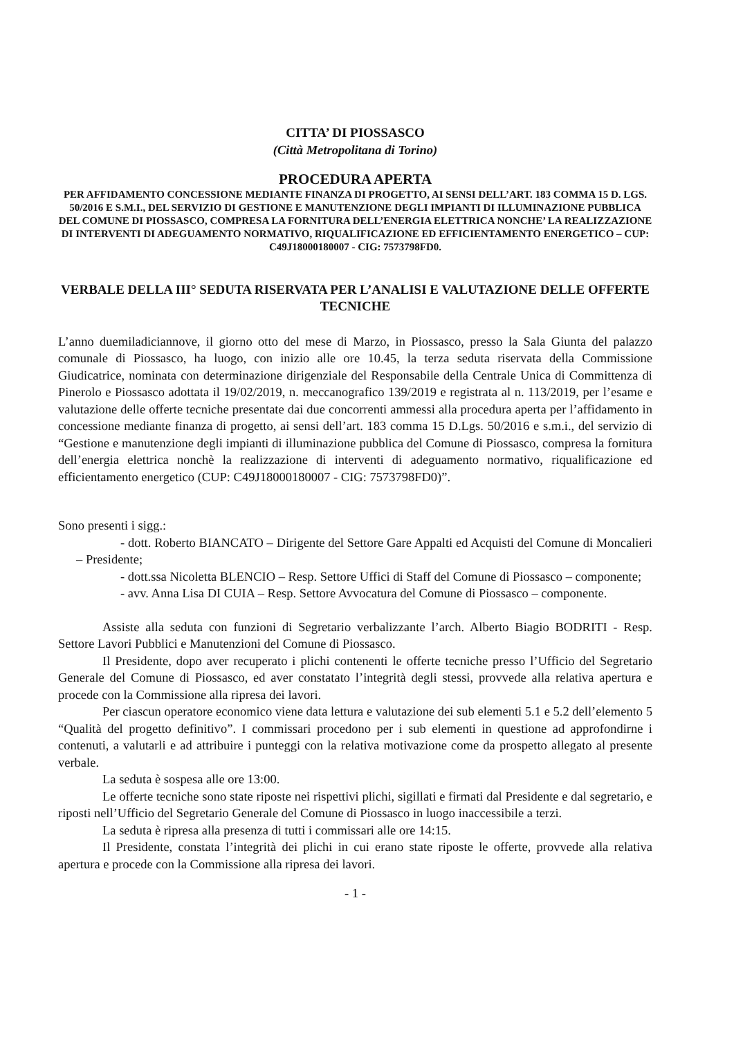CITTA’ DI PIOSSASCO
(Città Metropolitana di Torino)
PROCEDURA APERTA
PER AFFIDAMENTO CONCESSIONE MEDIANTE FINANZA DI PROGETTO, AI SENSI DELL’ART. 183 COMMA 15 D. LGS. 50/2016 E S.M.I., DEL SERVIZIO DI GESTIONE E MANUTENZIONE DEGLI IMPIANTI DI ILLUMINAZIONE PUBBLICA DEL COMUNE DI PIOSSASCO, COMPRESA LA FORNITURA DELL’ENERGIA ELETTRICA NONCHE’ LA REALIZZAZIONE DI INTERVENTI DI ADEGUAMENTO NORMATIVO, RIQUALIFICAZIONE ED EFFICIENTAMENTO ENERGETICO – CUP: C49J18000180007 - CIG: 7573798FD0.
VERBALE DELLA III° SEDUTA RISERVATA PER L’ANALISI E VALUTAZIONE DELLE OFFERTE TECNICHE
L’anno duemiladiciannove, il giorno otto del mese di Marzo, in Piossasco, presso la Sala Giunta del palazzo comunale di Piossasco, ha luogo, con inizio alle ore 10.45, la terza seduta riservata della Commissione Giudicatrice, nominata con determinazione dirigenziale del Responsabile della Centrale Unica di Committenza di Pinerolo e Piossasco adottata il 19/02/2019, n. meccanografico 139/2019 e registrata al n. 113/2019, per l’esame e valutazione delle offerte tecniche presentate dai due concorrenti ammessi alla procedura aperta per l’affidamento in concessione mediante finanza di progetto, ai sensi dell’art. 183 comma 15 D.Lgs. 50/2016 e s.m.i., del servizio di “Gestione e manutenzione degli impianti di illuminazione pubblica del Comune di Piossasco, compresa la fornitura dell’energia elettrica nonchè la realizzazione di interventi di adeguamento normativo, riqualificazione ed efficientamento energetico (CUP: C49J18000180007 - CIG: 7573798FD0)”.
Sono presenti i sigg.:
- dott. Roberto BIANCATO – Dirigente del Settore Gare Appalti ed Acquisti del Comune di Moncalieri – Presidente;
- dott.ssa Nicoletta BLENCIO – Resp. Settore Uffici di Staff del Comune di Piossasco – componente;
- avv. Anna Lisa DI CUIA – Resp. Settore Avvocatura del Comune di Piossasco – componente.
Assiste alla seduta con funzioni di Segretario verbalizzante l’arch. Alberto Biagio BODRITI - Resp. Settore Lavori Pubblici e Manutenzioni del Comune di Piossasco.
Il Presidente, dopo aver recuperato i plichi contenenti le offerte tecniche presso l’Ufficio del Segretario Generale del Comune di Piossasco, ed aver constatato l’integrità degli stessi, provvede alla relativa apertura e procede con la Commissione alla ripresa dei lavori.
Per ciascun operatore economico viene data lettura e valutazione dei sub elementi 5.1 e 5.2 dell’elemento 5 “Qualità del progetto definitivo”. I commissari procedono per i sub elementi in questione ad approfondirne i contenuti, a valutarli e ad attribuire i punteggi con la relativa motivazione come da prospetto allegato al presente verbale.
La seduta è sospesa alle ore 13:00.
Le offerte tecniche sono state riposte nei rispettivi plichi, sigillati e firmati dal Presidente e dal segretario, e riposti nell’Ufficio del Segretario Generale del Comune di Piossasco in luogo inaccessibile a terzi.
La seduta è ripresa alla presenza di tutti i commissari alle ore 14:15.
Il Presidente, constata l’integrità dei plichi in cui erano state riposte le offerte, provvede alla relativa apertura e procede con la Commissione alla ripresa dei lavori.
- 1 -